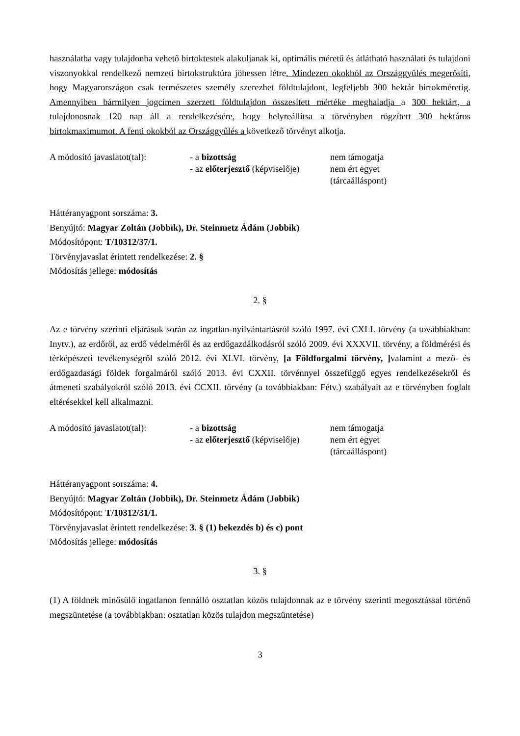használatba vagy tulajdonba vehető birtoktestek alakuljanak ki, optimális méretű és átlátható használati és tulajdoni viszonyokkal rendelkező nemzeti birtokstruktúra jöhessen létre. Mindezen okokból az Országgyűlés megerősíti, hogy Magyarországon csak természetes személy szerezhet földtulajdont, legfeljebb 300 hektár birtokméretig. Amennyiben bármilyen jogcímen szerzett földtulajdon összesített mértéke meghaladja a 300 hektárt, a tulajdonosnak 120 nap áll a rendelkezésére, hogy helyreállítsa a törvényben rögzített 300 hektáros birtokmaximumot. A fenti okokból az Országgyűlés a következő törvényt alkotja.
A módosító javaslatot(tal):
- a bizottság
- az előterjesztő (képviselője)
nem támogatja
nem ért egyet
(tárcaálláspont)
Háttéranyagpont sorszáma: 3.
Benyújtó: Magyar Zoltán (Jobbik), Dr. Steinmetz Ádám (Jobbik)
Módosítópont: T/10312/37/1.
Törvényjavaslat érintett rendelkezése: 2. §
Módosítás jellege: módosítás
2. §
Az e törvény szerinti eljárások során az ingatlan-nyilvántartásról szóló 1997. évi CXLI. törvény (a továbbiakban: Inytv.), az erdőről, az erdő védelméről és az erdőgazdálkodásról szóló 2009. évi XXXVII. törvény, a földmérési és térképészeti tevékenységről szóló 2012. évi XLVI. törvény, [a Földforgalmi törvény, ] valamint a mező- és erdőgazdasági földek forgalmáról szóló 2013. évi CXXII. törvénnyel összefüggő egyes rendelkezésekről és átmeneti szabályokról szóló 2013. évi CCXII. törvény (a továbbiakban: Fétv.) szabályait az e törvényben foglalt eltérésekkel kell alkalmazni.
A módosító javaslatot(tal):
- a bizottság
- az előterjesztő (képviselője)
nem támogatja
nem ért egyet
(tárcaálláspont)
Háttéranyagpont sorszáma: 4.
Benyújtó: Magyar Zoltán (Jobbik), Dr. Steinmetz Ádám (Jobbik)
Módosítópont: T/10312/31/1.
Törvényjavaslat érintett rendelkezése: 3. § (1) bekezdés b) és c) pont
Módosítás jellege: módosítás
3. §
(1) A földnek minősülő ingatlanon fennálló osztatlan közös tulajdonnak az e törvény szerinti megosztással történő megszüntetése (a továbbiakban: osztatlan közös tulajdon megszüntetése)
3